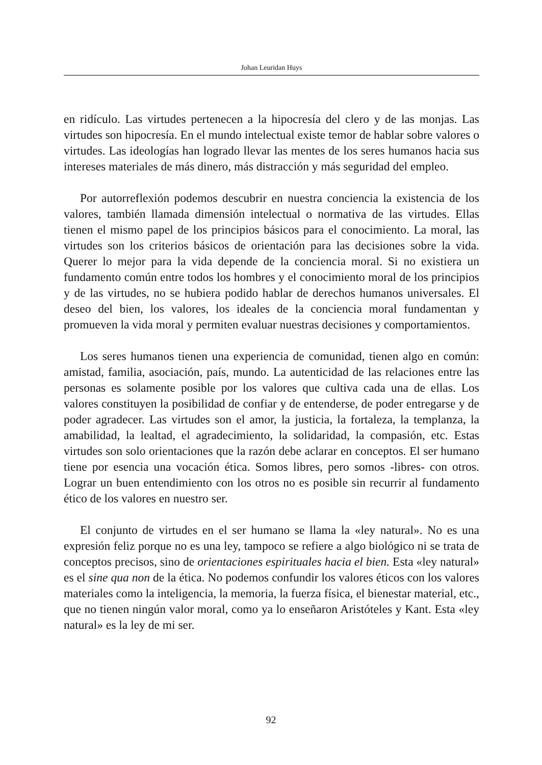Johan Leuridan Huys
en ridículo. Las virtudes pertenecen a la hipocresía del clero y de las monjas. Las virtudes son hipocresía. En el mundo intelectual existe temor de hablar sobre valores o virtudes. Las ideologías han logrado llevar las mentes de los seres humanos hacia sus intereses materiales de más dinero, más distracción y más seguridad del empleo.
Por autorreflexión podemos descubrir en nuestra conciencia la existencia de los valores, también llamada dimensión intelectual o normativa de las virtudes. Ellas tienen el mismo papel de los principios básicos para el conocimiento. La moral, las virtudes son los criterios básicos de orientación para las decisiones sobre la vida. Querer lo mejor para la vida depende de la conciencia moral. Si no existiera un fundamento común entre todos los hombres y el conocimiento moral de los principios y de las virtudes, no se hubiera podido hablar de derechos humanos universales. El deseo del bien, los valores, los ideales de la conciencia moral fundamentan y promueven la vida moral y permiten evaluar nuestras decisiones y comportamientos.
Los seres humanos tienen una experiencia de comunidad, tienen algo en común: amistad, familia, asociación, país, mundo. La autenticidad de las relaciones entre las personas es solamente posible por los valores que cultiva cada una de ellas. Los valores constituyen la posibilidad de confiar y de entenderse, de poder entregarse y de poder agradecer. Las virtudes son el amor, la justicia, la fortaleza, la templanza, la amabilidad, la lealtad, el agradecimiento, la solidaridad, la compasión, etc. Estas virtudes son solo orientaciones que la razón debe aclarar en conceptos. El ser humano tiene por esencia una vocación ética. Somos libres, pero somos -libres- con otros. Lograr un buen entendimiento con los otros no es posible sin recurrir al fundamento ético de los valores en nuestro ser.
El conjunto de virtudes en el ser humano se llama la «ley natural». No es una expresión feliz porque no es una ley, tampoco se refiere a algo biológico ni se trata de conceptos precisos, sino de orientaciones espirituales hacia el bien. Esta «ley natural» es el sine qua non de la ética. No podemos confundir los valores éticos con los valores materiales como la inteligencia, la memoria, la fuerza física, el bienestar material, etc., que no tienen ningún valor moral, como ya lo enseñaron Aristóteles y Kant. Esta «ley natural» es la ley de mi ser.
92